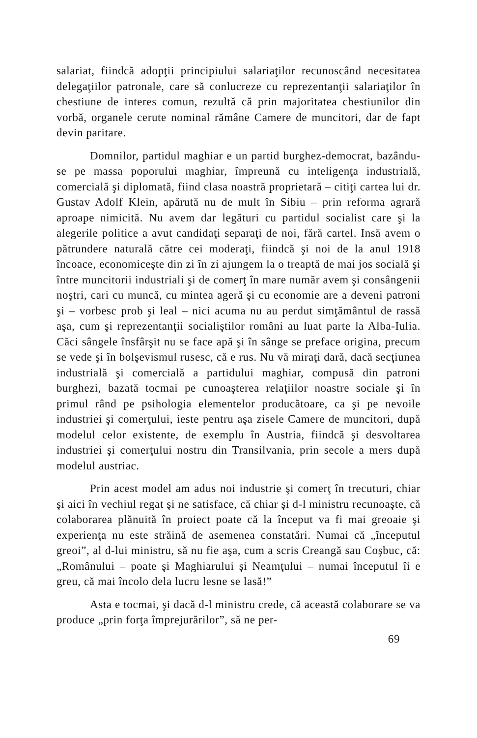salariat, fiindcă adopţii principiului salariaţilor recunoscând necesitatea delegaţiilor patronale, care să conlucreze cu reprezentanţii salariaţilor în chestiune de interes comun, rezultă că prin majoritatea chestiunilor din vorbă, organele cerute nominal rămâne Camere de muncitori, dar de fapt devin paritare.
Domnilor, partidul maghiar e un partid burghez-democrat, bazându-se pe massa poporului maghiar, împreună cu inteligenţa industrială, comercială şi diplomată, fiind clasa noastră proprietară – citiţi cartea lui dr. Gustav Adolf Klein, apărută nu de mult în Sibiu – prin reforma agrară aproape nimicită. Nu avem dar legături cu partidul socialist care şi la alegerile politice a avut candidaţi separaţi de noi, fără cartel. Insă avem o pătrundere naturală către cei moderaţi, fiindcă şi noi de la anul 1918 încoace, economiceşte din zi în zi ajungem la o treaptă de mai jos socială şi între muncitorii industriali şi de comerţ în mare număr avem şi consângenii noştri, cari cu muncă, cu mintea ageră şi cu economie are a deveni patroni şi – vorbesc prob şi leal – nici acuma nu au perdut simţământul de rassă aşa, cum şi reprezentanţii socialiştilor români au luat parte la Alba-Iulia. Căci sângele însfârşit nu se face apă şi în sânge se preface origina, precum se vede şi în bolşevismul rusesc, că e rus. Nu vă miraţi dară, dacă secţiunea industrială şi comercială a partidului maghiar, compusă din patroni burghezi, bazată tocmai pe cunoaşterea relaţiilor noastre sociale şi în primul rând pe psihologia elementelor producătoare, ca şi pe nevoile industriei şi comerţului, ieste pentru aşa zisele Camere de muncitori, după modelul celor existente, de exemplu în Austria, fiindcă şi desvoltarea industriei şi comerţului nostru din Transilvania, prin secole a mers după modelul austriac.
Prin acest model am adus noi industrie şi comerţ în trecuturi, chiar şi aici în vechiul regat şi ne satisface, că chiar şi d-l ministru recunoaşte, că colaborarea plănuită în proiect poate că la început va fi mai greoaie şi experienţa nu este străină de asemenea constatări. Numai că „începutul greoi”, al d-lui ministru, să nu fie aşa, cum a scris Creangă sau Coşbuc, că: „Românului – poate şi Maghiarului şi Neamţului – numai începutul îi e greu, că mai încolo dela lucru lesne se lasă!”
Asta e tocmai, şi dacă d-l ministru crede, că această colaborare se va produce „prin forţa împrejurărilor”, să ne per-
69